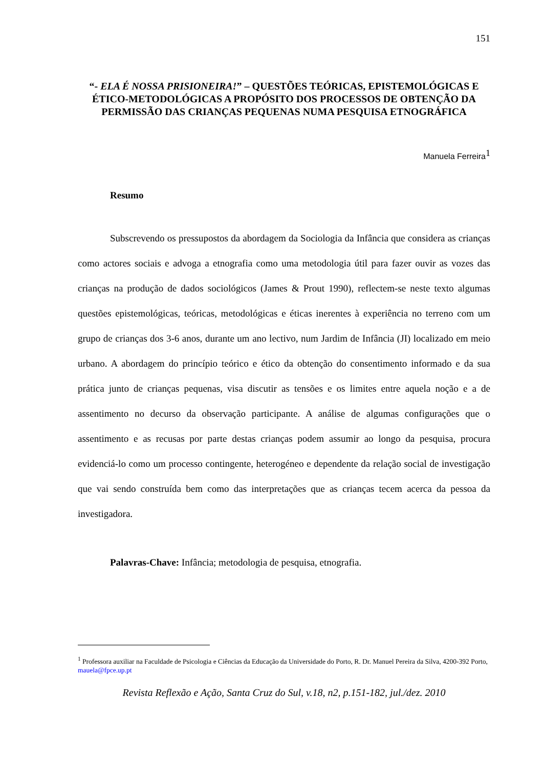151
“- ELA É NOSSA PRISIONEIRA!” – QUESTÕES TEÓRICAS, EPISTEMOLÓGICAS E ÉTICO-METODOLÓGICAS A PROPÓSITO DOS PROCESSOS DE OBTENÇÃO DA PERMISSÃO DAS CRIANÇAS PEQUENAS NUMA PESQUISA ETNOGRÁFICA
Manuela Ferreira<sup>1</sup>
Resumo
Subscrevendo os pressupostos da abordagem da Sociologia da Infância que considera as crianças como actores sociais e advoga a etnografia como uma metodologia útil para fazer ouvir as vozes das crianças na produção de dados sociológicos (James & Prout 1990), reflectem-se neste texto algumas questões epistemológicas, teóricas, metodológicas e éticas inerentes à experiência no terreno com um grupo de crianças dos 3-6 anos, durante um ano lectivo, num Jardim de Infância (JI) localizado em meio urbano. A abordagem do princípio teórico e ético da obtenção do consentimento informado e da sua prática junto de crianças pequenas, visa discutir as tensões e os limites entre aquela noção e a de assentimento no decurso da observação participante. A análise de algumas configurações que o assentimento e as recusas por parte destas crianças podem assumir ao longo da pesquisa, procura evidenciá-lo como um processo contingente, heterogéneo e dependente da relação social de investigação que vai sendo construída bem como das interpretações que as crianças tecem acerca da pessoa da investigadora.
Palavras-Chave: Infância; metodologia de pesquisa, etnografia.
<sup>1</sup> Professora auxiliar na Faculdade de Psicologia e Ciências da Educação da Universidade do Porto, R. Dr. Manuel Pereira da Silva, 4200-392 Porto, mauela@fpce.up.pt
Revista Reflexão e Ação, Santa Cruz do Sul, v.18, n2, p.151-182, jul./dez. 2010